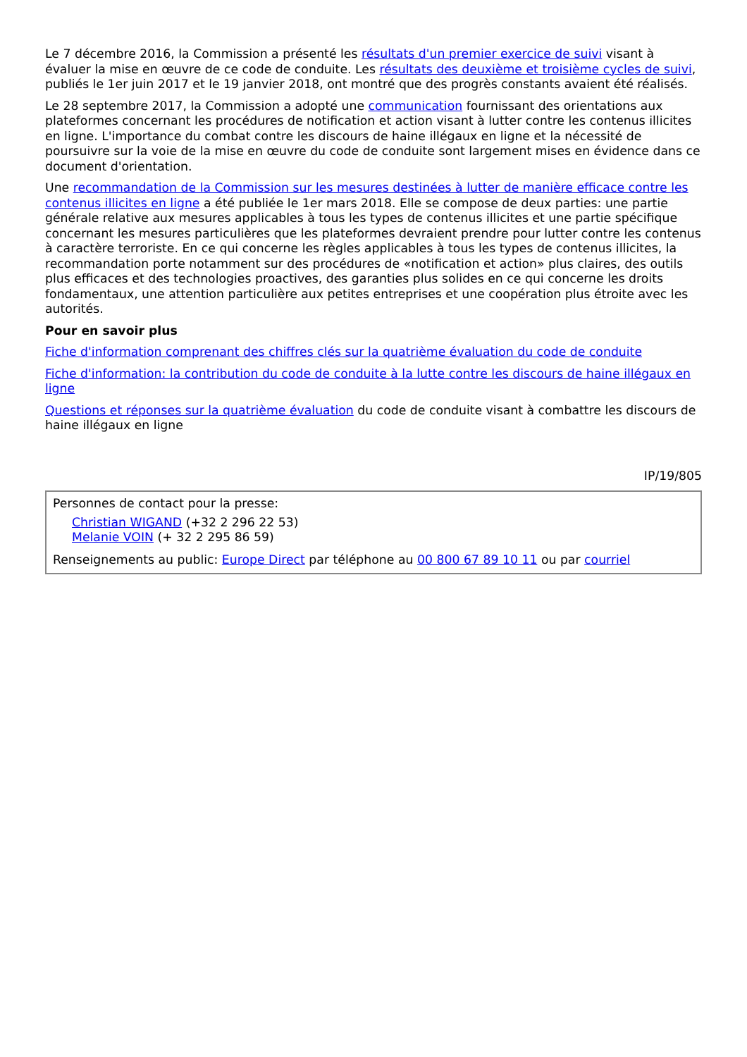Le 7 décembre 2016, la Commission a présenté les résultats d'un premier exercice de suivi visant à évaluer la mise en œuvre de ce code de conduite. Les résultats des deuxième et troisième cycles de suivi, publiés le 1er juin 2017 et le 19 janvier 2018, ont montré que des progrès constants avaient été réalisés.
Le 28 septembre 2017, la Commission a adopté une communication fournissant des orientations aux plateformes concernant les procédures de notification et action visant à lutter contre les contenus illicites en ligne. L'importance du combat contre les discours de haine illégaux en ligne et la nécessité de poursuivre sur la voie de la mise en œuvre du code de conduite sont largement mises en évidence dans ce document d'orientation.
Une recommandation de la Commission sur les mesures destinées à lutter de manière efficace contre les contenus illicites en ligne a été publiée le 1er mars 2018. Elle se compose de deux parties: une partie générale relative aux mesures applicables à tous les types de contenus illicites et une partie spécifique concernant les mesures particulières que les plateformes devraient prendre pour lutter contre les contenus à caractère terroriste. En ce qui concerne les règles applicables à tous les types de contenus illicites, la recommandation porte notamment sur des procédures de «notification et action» plus claires, des outils plus efficaces et des technologies proactives, des garanties plus solides en ce qui concerne les droits fondamentaux, une attention particulière aux petites entreprises et une coopération plus étroite avec les autorités.
Pour en savoir plus
Fiche d'information comprenant des chiffres clés sur la quatrième évaluation du code de conduite
Fiche d'information: la contribution du code de conduite à la lutte contre les discours de haine illégaux en ligne
Questions et réponses sur la quatrième évaluation du code de conduite visant à combattre les discours de haine illégaux en ligne
IP/19/805
Personnes de contact pour la presse:
Christian WIGAND (+32 2 296 22 53)
Melanie VOIN (+ 32 2 295 86 59)
Renseignements au public: Europe Direct par téléphone au 00 800 67 89 10 11 ou par courriel